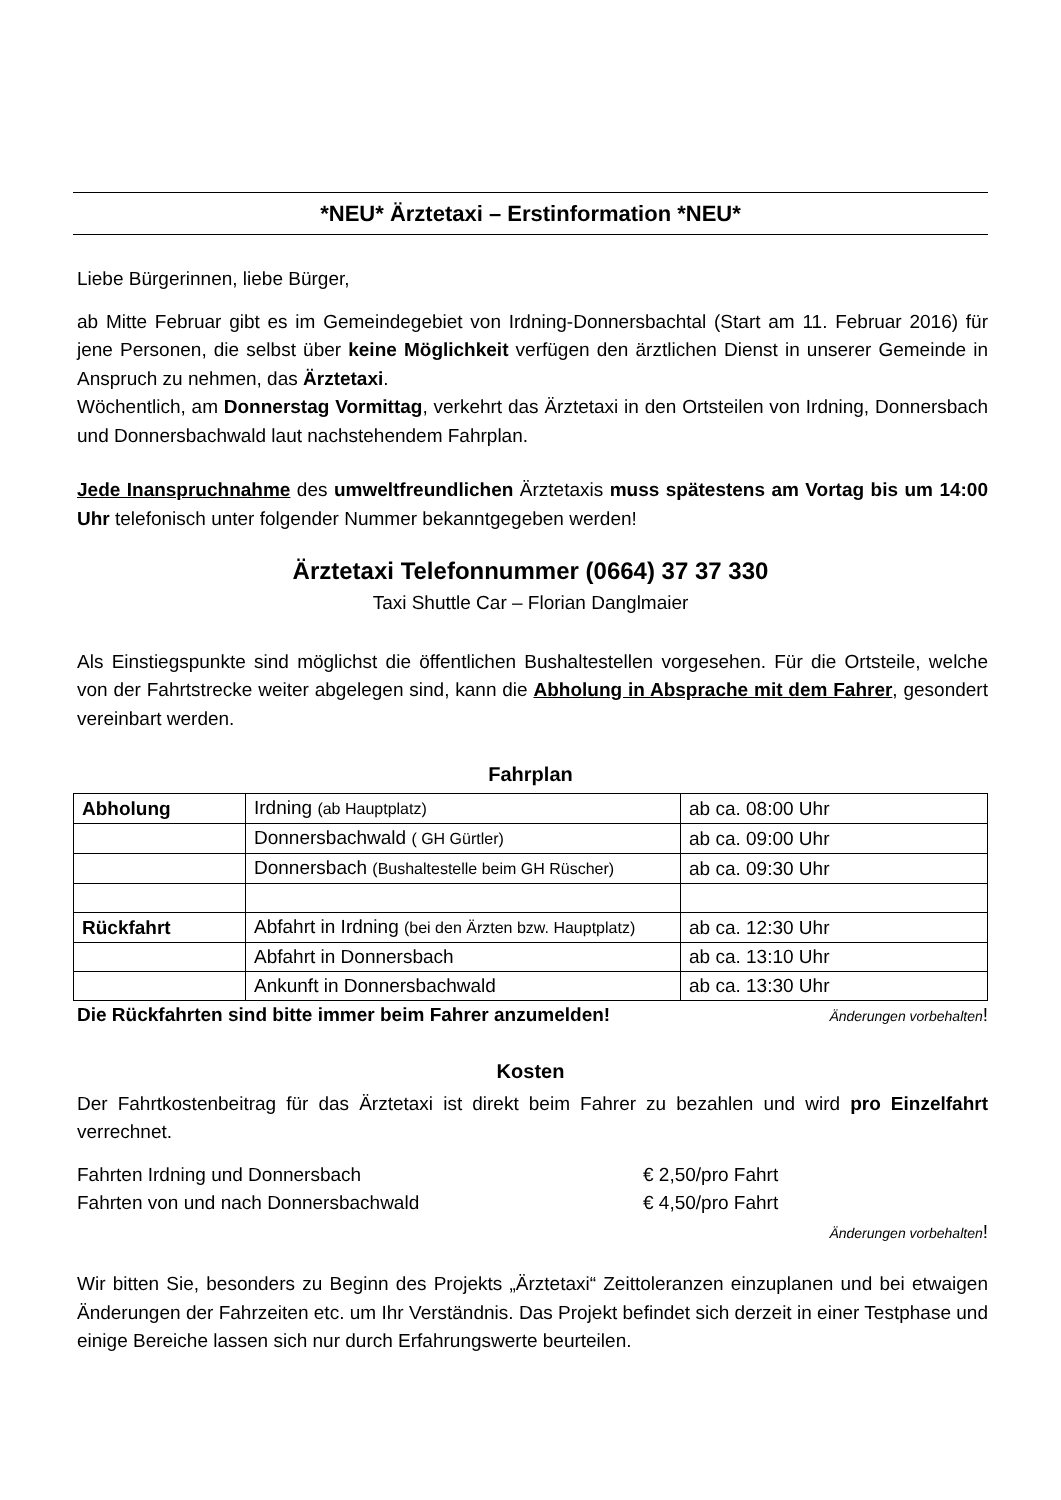*NEU* Ärztetaxi – Erstinformation *NEU*
Liebe Bürgerinnen, liebe Bürger,
ab Mitte Februar gibt es im Gemeindegebiet von Irdning-Donnersbachtal (Start am 11. Februar 2016) für jene Personen, die selbst über keine Möglichkeit verfügen den ärztlichen Dienst in unserer Gemeinde in Anspruch zu nehmen, das Ärztetaxi.
Wöchentlich, am Donnerstag Vormittag, verkehrt das Ärztetaxi in den Ortsteilen von Irdning, Donnersbach und Donnersbachwald laut nachstehendem Fahrplan.
Jede Inanspruchnahme des umweltfreundlichen Ärztetaxis muss spätestens am Vortag bis um 14:00 Uhr telefonisch unter folgender Nummer bekanntgegeben werden!
Ärztetaxi Telefonnummer (0664) 37 37 330
Taxi Shuttle Car – Florian Danglmaier
Als Einstiegspunkte sind möglichst die öffentlichen Bushaltestellen vorgesehen. Für die Ortsteile, welche von der Fahrtstrecke weiter abgelegen sind, kann die Abholung in Absprache mit dem Fahrer, gesondert vereinbart werden.
Fahrplan
| Abholung | Irdning (ab Hauptplatz) | ab ca. 08:00 Uhr |
| | Donnersbachwald ( GH Gürtler) | ab ca. 09:00 Uhr |
| | Donnersbach (Bushaltestelle beim GH Rüscher) | ab ca. 09:30 Uhr |
| Rückfahrt | Abfahrt in Irdning (bei den Ärzten bzw. Hauptplatz) | ab ca. 12:30 Uhr |
| | Abfahrt in Donnersbach | ab ca. 13:10 Uhr |
| | Ankunft in Donnersbachwald | ab ca. 13:30 Uhr |
Die Rückfahrten sind bitte immer beim Fahrer anzumelden! Änderungen vorbehalten!
Kosten
Der Fahrtkostenbeitrag für das Ärztetaxi ist direkt beim Fahrer zu bezahlen und wird pro Einzelfahrt verrechnet.
Fahrten Irdning und Donnersbach € 2,50/pro Fahrt
Fahrten von und nach Donnersbachwald € 4,50/pro Fahrt
Änderungen vorbehalten!
Wir bitten Sie, besonders zu Beginn des Projekts „Ärztetaxi“ Zeittoleranzen einzuplanen und bei etwaigen Änderungen der Fahrzeiten etc. um Ihr Verständnis. Das Projekt befindet sich derzeit in einer Testphase und einige Bereiche lassen sich nur durch Erfahrungswerte beurteilen.